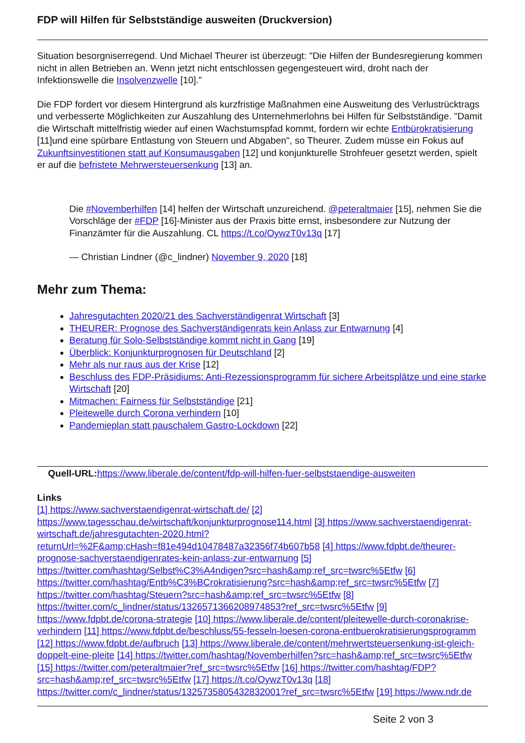FDP will Hilfen für Selbstständige ausweiten (Druckversion)
Situation besorgniserregend. Und Michael Theurer ist überzeugt: "Die Hilfen der Bundesregierung kommen nicht in allen Betrieben an. Wenn jetzt nicht entschlossen gegengesteuert wird, droht nach der Infektionswelle die Insolvenzwelle [10]."
Die FDP fordert vor diesem Hintergrund als kurzfristige Maßnahmen eine Ausweitung des Verlustrücktrags und verbesserte Möglichkeiten zur Auszahlung des Unternehmerlohns bei Hilfen für Selbstständige. "Damit die Wirtschaft mittelfristig wieder auf einen Wachstumspfad kommt, fordern wir echte Entbürokratisierung [11]und eine spürbare Entlastung von Steuern und Abgaben", so Theurer. Zudem müsse ein Fokus auf Zukunftsinvestitionen statt auf Konsumausgaben [12] und konjunkturelle Strohfeuer gesetzt werden, spielt er auf die befristete Mehrwersteuersenkung [13] an.
Die #Novemberhilfen [14] helfen der Wirtschaft unzureichend. @peteraltmaier [15], nehmen Sie die Vorschläge der #FDP [16]-Minister aus der Praxis bitte ernst, insbesondere zur Nutzung der Finanzämter für die Auszahlung. CL https://t.co/OywzT0v13q [17]
— Christian Lindner (@c_lindner) November 9, 2020 [18]
Mehr zum Thema:
Jahresgutachten 2020/21 des Sachverständigenrat Wirtschaft [3]
THEURER: Prognose des Sachverständigenrats kein Anlass zur Entwarnung [4]
Beratung für Solo-Selbstständige kommt nicht in Gang [19]
Überblick: Konjunkturprognosen für Deutschland [2]
Mehr als nur raus aus der Krise [12]
Beschluss des FDP-Präsidiums: Anti-Rezessionsprogramm für sichere Arbeitsplätze und eine starke Wirtschaft [20]
Mitmachen: Fairness für Selbstständige [21]
Pleitewelle durch Corona verhindern [10]
Pandemieplan statt pauschalem Gastro-Lockdown [22]
Quell-URL: https://www.liberale.de/content/fdp-will-hilfen-fuer-selbststaendige-ausweiten
Links
[1] https://www.sachverstaendigenrat-wirtschaft.de/ [2] https://www.tagesschau.de/wirtschaft/konjunkturprognose114.html [3] https://www.sachverstaendigenrat-wirtschaft.de/jahresgutachten-2020.html?returnUrl=%2F&amp;cHash=f81e494d10478487a32356f74b607b58 [4] https://www.fdpbt.de/theurer-prognose-sachverstaendigenrates-kein-anlass-zur-entwarnung [5] https://twitter.com/hashtag/Selbst%C3%A4ndigen?src=hash&amp;ref_src=twsrc%5Etfw [6] https://twitter.com/hashtag/Entb%C3%BCrokratisierung?src=hash&amp;ref_src=twsrc%5Etfw [7] https://twitter.com/hashtag/Steuern?src=hash&amp;ref_src=twsrc%5Etfw [8] https://twitter.com/c_lindner/status/1326571366208974853?ref_src=twsrc%5Etfw [9] https://www.fdpbt.de/corona-strategie [10] https://www.liberale.de/content/pleitewelle-durch-coronakrise-verhindern [11] https://www.fdpbt.de/beschluss/55-fesseln-loesen-corona-entbuerokratisierungsprogramm [12] https://www.fdpbt.de/aufbruch [13] https://www.liberale.de/content/mehrwertsteuersenkung-ist-gleich-doppelt-eine-pleite [14] https://twitter.com/hashtag/Novemberhilfen?src=hash&amp;ref_src=twsrc%5Etfw [15] https://twitter.com/peteraltmaier?ref_src=twsrc%5Etfw [16] https://twitter.com/hashtag/FDP?src=hash&amp;ref_src=twsrc%5Etfw [17] https://t.co/OywzT0v13q [18] https://twitter.com/c_lindner/status/1325735805432832001?ref_src=twsrc%5Etfw [19] https://www.ndr.de
Seite 2 von 3